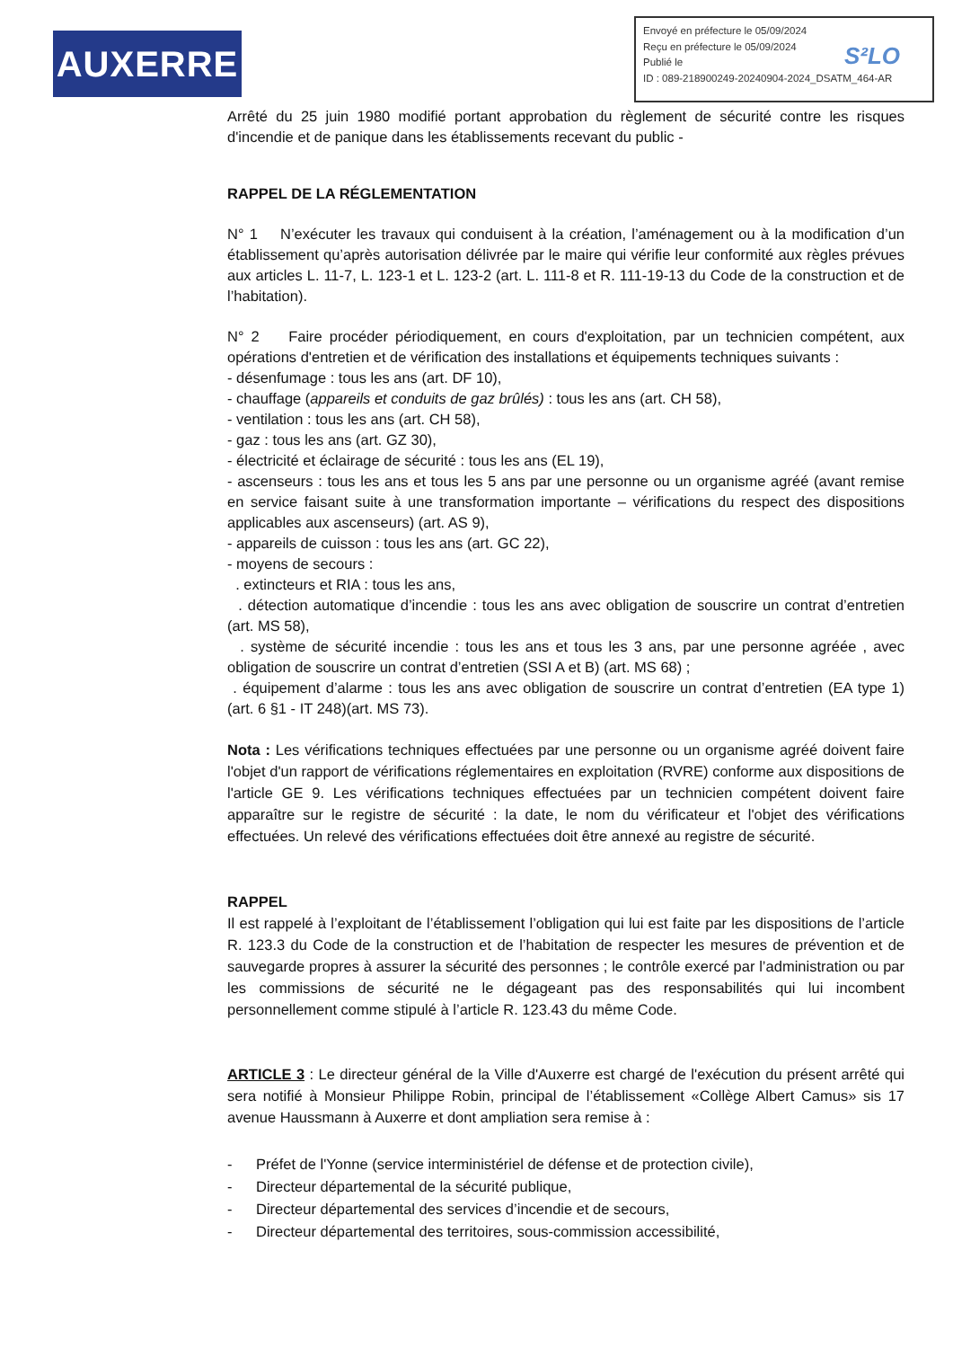AUXERRE
Envoyé en préfecture le 05/09/2024
Reçu en préfecture le 05/09/2024
Publié le
ID : 089-218900249-20240904-2024_DSATM_464-AR
S²LO
Arrêté du 25 juin 1980 modifié portant approbation du règlement de sécurité contre les risques d'incendie et de panique dans les établissements recevant du public -
RAPPEL DE LA RÉGLEMENTATION
N° 1 N’exécuter les travaux qui conduisent à la création, l’aménagement ou à la modification d’un établissement qu’après autorisation délivrée par le maire qui vérifie leur conformité aux règles prévues aux articles L. 11-7, L. 123-1 et L. 123-2 (art. L. 111-8 et R. 111-19-13 du Code de la construction et de l’habitation).
N° 2 Faire procéder périodiquement, en cours d'exploitation, par un technicien compétent, aux opérations d'entretien et de vérification des installations et équipements techniques suivants :
- désenfumage : tous les ans (art. DF 10),
- chauffage (appareils et conduits de gaz brûlés) : tous les ans (art. CH 58),
- ventilation : tous les ans (art. CH 58),
- gaz : tous les ans (art. GZ 30),
- électricité et éclairage de sécurité : tous les ans (EL 19),
- ascenseurs : tous les ans et tous les 5 ans par une personne ou un organisme agréé (avant remise en service faisant suite à une transformation importante – vérifications du respect des dispositions applicables aux ascenseurs) (art. AS 9),
- appareils de cuisson : tous les ans (art. GC 22),
- moyens de secours :
. extincteurs et RIA : tous les ans,
. détection automatique d’incendie : tous les ans avec obligation de souscrire un contrat d’entretien (art. MS 58),
. système de sécurité incendie : tous les ans et tous les 3 ans, par une personne agréée , avec obligation de souscrire un contrat d’entretien (SSI A et B) (art. MS 68) ;
. équipement d’alarme : tous les ans avec obligation de souscrire un contrat d’entretien (EA type 1) (art. 6 §1 - IT 248)(art. MS 73).
Nota : Les vérifications techniques effectuées par une personne ou un organisme agréé doivent faire l'objet d'un rapport de vérifications réglementaires en exploitation (RVRE) conforme aux dispositions de l'article GE 9. Les vérifications techniques effectuées par un technicien compétent doivent faire apparaître sur le registre de sécurité : la date, le nom du vérificateur et l'objet des vérifications effectuées. Un relevé des vérifications effectuées doit être annexé au registre de sécurité.
RAPPEL
Il est rappelé à l’exploitant de l’établissement l’obligation qui lui est faite par les dispositions de l’article R. 123.3 du Code de la construction et de l’habitation de respecter les mesures de prévention et de sauvegarde propres à assurer la sécurité des personnes ; le contrôle exercé par l’administration ou par les commissions de sécurité ne le dégageant pas des responsabilités qui lui incombent personnellement comme stipulé à l’article R. 123.43 du même Code.
ARTICLE 3 : Le directeur général de la Ville d'Auxerre est chargé de l'exécution du présent arrêté qui sera notifié à Monsieur Philippe Robin, principal de l’établissement «Collège Albert Camus» sis 17 avenue Haussmann à Auxerre et dont ampliation sera remise à :
- Préfet de l'Yonne (service interministériel de défense et de protection civile),
- Directeur départemental de la sécurité publique,
- Directeur départemental des services d’incendie et de secours,
- Directeur départemental des territoires, sous-commission accessibilité,